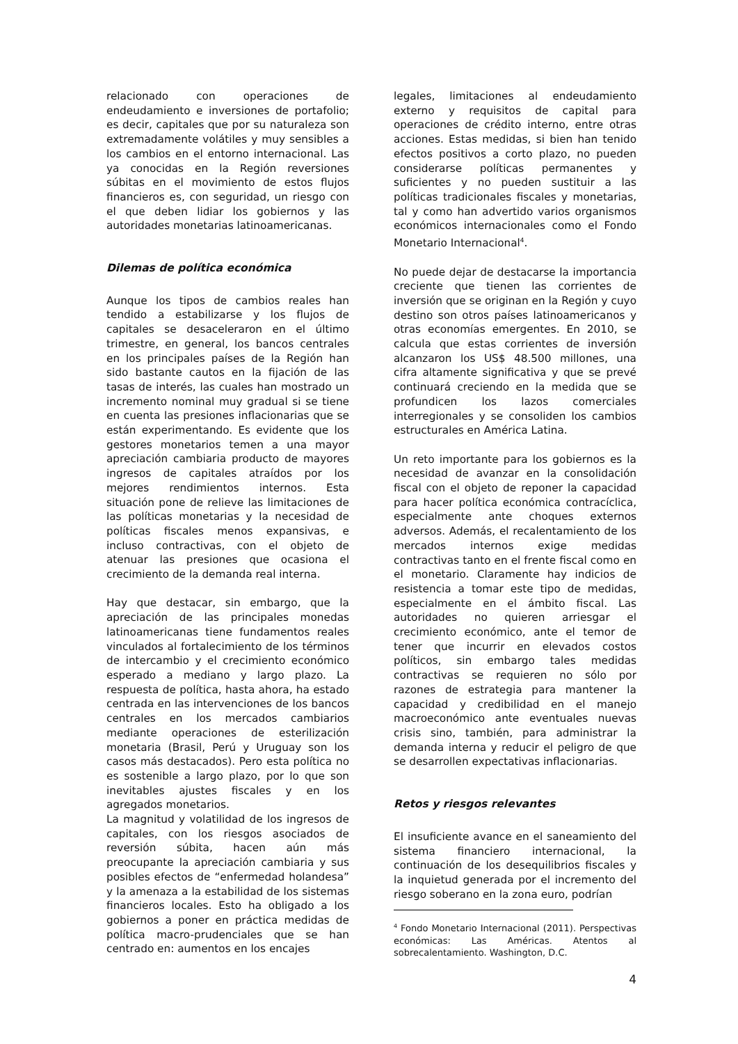relacionado con operaciones de endeudamiento e inversiones de portafolio; es decir, capitales que por su naturaleza son extremadamente volátiles y muy sensibles a los cambios en el entorno internacional. Las ya conocidas en la Región reversiones súbitas en el movimiento de estos flujos financieros es, con seguridad, un riesgo con el que deben lidiar los gobiernos y las autoridades monetarias latinoamericanas.
Dilemas de política económica
Aunque los tipos de cambios reales han tendido a estabilizarse y los flujos de capitales se desaceleraron en el último trimestre, en general, los bancos centrales en los principales países de la Región han sido bastante cautos en la fijación de las tasas de interés, las cuales han mostrado un incremento nominal muy gradual si se tiene en cuenta las presiones inflacionarias que se están experimentando. Es evidente que los gestores monetarios temen a una mayor apreciación cambiaria producto de mayores ingresos de capitales atraídos por los mejores rendimientos internos. Esta situación pone de relieve las limitaciones de las políticas monetarias y la necesidad de políticas fiscales menos expansivas, e incluso contractivas, con el objeto de atenuar las presiones que ocasiona el crecimiento de la demanda real interna.
Hay que destacar, sin embargo, que la apreciación de las principales monedas latinoamericanas tiene fundamentos reales vinculados al fortalecimiento de los términos de intercambio y el crecimiento económico esperado a mediano y largo plazo. La respuesta de política, hasta ahora, ha estado centrada en las intervenciones de los bancos centrales en los mercados cambiarios mediante operaciones de esterilización monetaria (Brasil, Perú y Uruguay son los casos más destacados). Pero esta política no es sostenible a largo plazo, por lo que son inevitables ajustes fiscales y en los agregados monetarios.
La magnitud y volatilidad de los ingresos de capitales, con los riesgos asociados de reversión súbita, hacen aún más preocupante la apreciación cambiaria y sus posibles efectos de “enfermedad holandesa” y la amenaza a la estabilidad de los sistemas financieros locales. Esto ha obligado a los gobiernos a poner en práctica medidas de política macro-prudenciales que se han centrado en: aumentos en los encajes
legales, limitaciones al endeudamiento externo y requisitos de capital para operaciones de crédito interno, entre otras acciones. Estas medidas, si bien han tenido efectos positivos a corto plazo, no pueden considerarse políticas permanentes y suficientes y no pueden sustituir a las políticas tradicionales fiscales y monetarias, tal y como han advertido varios organismos económicos internacionales como el Fondo Monetario Internacional<sup>4</sup>.
No puede dejar de destacarse la importancia creciente que tienen las corrientes de inversión que se originan en la Región y cuyo destino son otros países latinoamericanos y otras economías emergentes. En 2010, se calcula que estas corrientes de inversión alcanzaron los US$ 48.500 millones, una cifra altamente significativa y que se prevé continuará creciendo en la medida que se profundicen los lazos comerciales interregionales y se consoliden los cambios estructurales en América Latina.
Un reto importante para los gobiernos es la necesidad de avanzar en la consolidación fiscal con el objeto de reponer la capacidad para hacer política económica contracíclica, especialmente ante choques externos adversos. Además, el recalentamiento de los mercados internos exige medidas contractivas tanto en el frente fiscal como en el monetario. Claramente hay indicios de resistencia a tomar este tipo de medidas, especialmente en el ámbito fiscal. Las autoridades no quieren arriesgar el crecimiento económico, ante el temor de tener que incurrir en elevados costos políticos, sin embargo tales medidas contractivas se requieren no sólo por razones de estrategia para mantener la capacidad y credibilidad en el manejo macroeconómico ante eventuales nuevas crisis sino, también, para administrar la demanda interna y reducir el peligro de que se desarrollen expectativas inflacionarias.
Retos y riesgos relevantes
El insuficiente avance en el saneamiento del sistema financiero internacional, la continuación de los desequilibrios fiscales y la inquietud generada por el incremento del riesgo soberano en la zona euro, podrían
<sup>4</sup> Fondo Monetario Internacional (2011). Perspectivas económicas: Las Américas. Atentos al sobrecalentamiento. Washington, D.C.
4